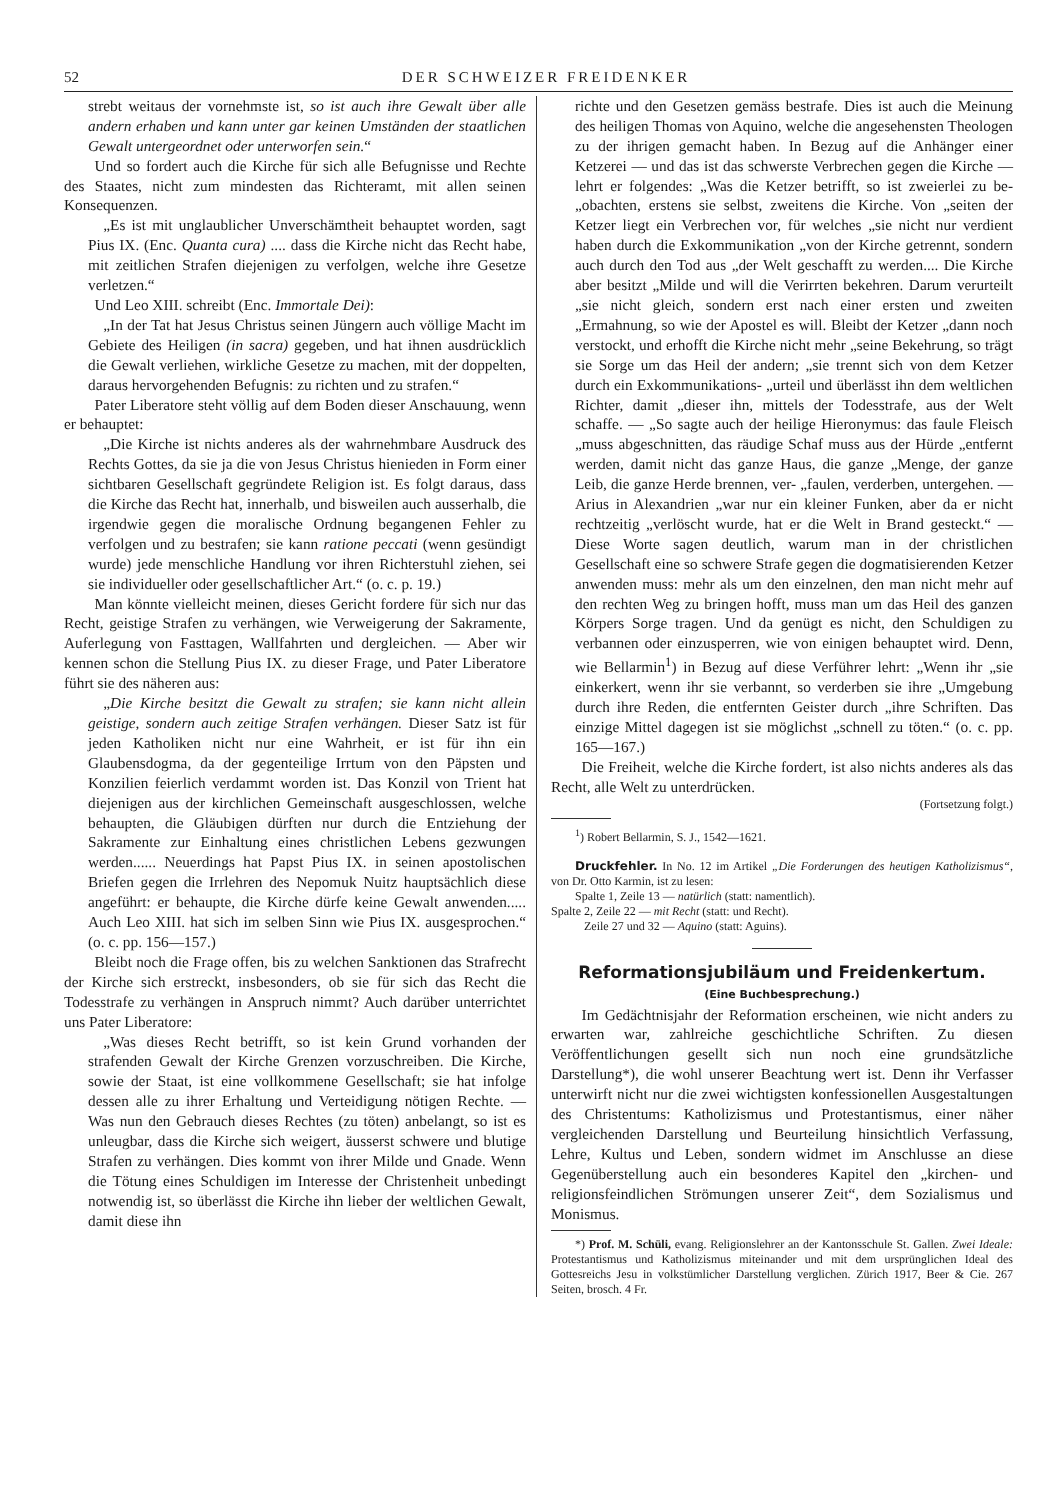52 DER SCHWEIZER FREIDENKER
strebt weitaus der vornehmste ist, so ist auch ihre Gewalt über alle andern erhaben und kann unter gar keinen Umständen der staatlichen Gewalt untergeordnet oder unterworfen sein.“
Und so fordert auch die Kirche für sich alle Befugnisse und Rechte des Staates, nicht zum mindesten das Richteramt, mit allen seinen Konsequenzen.
„Es ist mit unglaublicher Unverschämtheit behauptet worden, sagt Pius IX. (Enc. Quanta cura) .... dass die Kirche nicht das Recht habe, mit zeitlichen Strafen diejenigen zu verfolgen, welche ihre Gesetze verletzen.“
Und Leo XIII. schreibt (Enc. Immortale Dei):
„In der Tat hat Jesus Christus seinen Jüngern auch völlige Macht im Gebiete des Heiligen (in sacra) gegeben, und hat ihnen ausdrücklich die Gewalt verliehen, wirkliche Gesetze zu machen, mit der doppelten, daraus hervorgehenden Befugnis: zu richten und zu strafen.“
Pater Liberatore steht völlig auf dem Boden dieser Anschauung, wenn er behauptet:
„Die Kirche ist nichts anderes als der wahrnehmbare Ausdruck des Rechts Gottes, da sie ja die von Jesus Christus hienieden in Form einer sichtbaren Gesellschaft gegründete Religion ist. Es folgt daraus, dass die Kirche das Recht hat, innerhalb, und bisweilen auch ausserhalb, die irgendwie gegen die moralische Ordnung begangenen Fehler zu verfolgen und zu bestrafen; sie kann ratione peccati (wenn gesündigt wurde) jede menschliche Handlung vor ihren Richterstuhl ziehen, sei sie individueller oder gesellschaftlicher Art.“ (o. c. p. 19.)
Man könnte vielleicht meinen, dieses Gericht fordere für sich nur das Recht, geistige Strafen zu verhängen, wie Verweigerung der Sakramente, Auferlegung von Fasttagen, Wallfahrten und dergleichen. — Aber wir kennen schon die Stellung Pius IX. zu dieser Frage, und Pater Liberatore führt sie des näheren aus:
„Die Kirche besitzt die Gewalt zu strafen; sie kann nicht allein geistige, sondern auch zeitige Strafen verhängen. Dieser Satz ist für jeden Katholiken nicht nur eine Wahrheit, er ist für ihn ein Glaubensdogma, da der gegenteilige Irrtum von den Päpsten und Konzilien feierlich verdammt worden ist. Das Konzil von Trient hat diejenigen aus der kirchlichen Gemeinschaft ausgeschlossen, welche behaupten, die Gläubigen dürften nur durch die Entziehung der Sakramente zur Einhaltung eines christlichen Lebens gezwungen werden...... Neuerdings hat Papst Pius IX. in seinen apostolischen Briefen gegen die Irrlehren des Nepomuk Nuitz hauptsächlich diese angeführt: er behaupte, die Kirche dürfe keine Gewalt anwenden..... Auch Leo XIII. hat sich im selben Sinn wie Pius IX. ausgesprochen.“ (o. c. pp. 156—157.)
Bleibt noch die Frage offen, bis zu welchen Sanktionen das Strafrecht der Kirche sich erstreckt, insbesonders, ob sie für sich das Recht die Todesstrafe zu verhängen in Anspruch nimmt? Auch darüber unterrichtet uns Pater Liberatore:
„Was dieses Recht betrifft, so ist kein Grund vorhanden der strafenden Gewalt der Kirche Grenzen vorzuschreiben. Die Kirche, sowie der Staat, ist eine vollkommene Gesellschaft; sie hat infolge dessen alle zu ihrer Erhaltung und Verteidigung nötigen Rechte. — Was nun den Gebrauch dieses Rechtes (zu töten) anbelangt, so ist es unleugbar, dass die Kirche sich weigert, äusserst schwere und blutige Strafen zu verhängen. Dies kommt von ihrer Milde und Gnade. Wenn die Tötung eines Schuldigen im Interesse der Christenheit unbedingt notwendig ist, so überlässt die Kirche ihn lieber der weltlichen Gewalt, damit diese ihn
richte und den Gesetzen gemäss bestrafe. Dies ist auch die Meinung des heiligen Thomas von Aquino, welche die angesehensten Theologen zu der ihrigen gemacht haben. In Bezug auf die Anhänger einer Ketzerei — und das ist das schwerste Verbrechen gegen die Kirche — lehrt er folgendes: „Was die Ketzer betrifft, so ist zweierlei zu be- „obachten, erstens sie selbst, zweitens die Kirche. Von „seiten der Ketzer liegt ein Verbrechen vor, für welches „sie nicht nur verdient haben durch die Exkommunikation „von der Kirche getrennt, sondern auch durch den Tod aus „der Welt geschafft zu werden.... Die Kirche aber besitzt „Milde und will die Verirrten bekehren. Darum verurteilt „sie nicht gleich, sondern erst nach einer ersten und zweiten „Ermahnung, so wie der Apostel es will. Bleibt der Ketzer „dann noch verstockt, und erhofft die Kirche nicht mehr „seine Bekehrung, so trägt sie Sorge um das Heil der andern; „sie trennt sich von dem Ketzer durch ein Exkommunikations- „urteil und überlässt ihn dem weltlichen Richter, damit „dieser ihn, mittels der Todesstrafe, aus der Welt schaffe. — „So sagte auch der heilige Hieronymus: das faule Fleisch „muss abgeschnitten, das räudige Schaf muss aus der Hürde „entfernt werden, damit nicht das ganze Haus, die ganze „Menge, der ganze Leib, die ganze Herde brennen, ver- „faulen, verderben, untergehen. — Arius in Alexandrien „war nur ein kleiner Funken, aber da er nicht rechtzeitig „verlöscht wurde, hat er die Welt in Brand gesteckt.“ — Diese Worte sagen deutlich, warum man in der christlichen Gesellschaft eine so schwere Strafe gegen die dogmatisierenden Ketzer anwenden muss: mehr als um den einzelnen, den man nicht mehr auf den rechten Weg zu bringen hofft, muss man um das Heil des ganzen Körpers Sorge tragen. Und da genügt es nicht, den Schuldigen zu verbannen oder einzusperren, wie von einigen behauptet wird. Denn, wie Bellarmin<sup>1</sup>) in Bezug auf diese Verführer lehrt: „Wenn ihr „sie einkerkert, wenn ihr sie verbannt, so verderben sie ihre „Umgebung durch ihre Reden, die entfernten Geister durch „ihre Schriften. Das einzige Mittel dagegen ist sie möglichst „schnell zu töten.“ (o. c. pp. 165—167.)
Die Freiheit, welche die Kirche fordert, ist also nichts anderes als das Recht, alle Welt zu unterdrücken.
(Fortsetzung folgt.)
<sup>1</sup>) Robert Bellarmin, S. J., 1542—1621.
Druckfehler. In No. 12 im Artikel „Die Forderungen des heutigen Katholizismus“, von Dr. Otto Karmin, ist zu lesen:
Spalte 1, Zeile 13 — natürlich (statt: namentlich).
Spalte 2, Zeile 22 — mit Recht (statt: und Recht).
Zeile 27 und 32 — Aquino (statt: Aguins).
Reformationsjubiläum und Freidenkertum.
(Eine Buchbesprechung.)
Im Gedächtnisjahr der Reformation erscheinen, wie nicht anders zu erwarten war, zahlreiche geschichtliche Schriften. Zu diesen Veröffentlichungen gesellt sich nun noch eine grundsätzliche Darstellung*), die wohl unserer Beachtung wert ist. Denn ihr Verfasser unterwirft nicht nur die zwei wichtigsten konfessionellen Ausgestaltungen des Christentums: Katholizismus und Protestantismus, einer näher vergleichenden Darstellung und Beurteilung hinsichtlich Verfassung, Lehre, Kultus und Leben, sondern widmet im Anschlusse an diese Gegenüberstellung auch ein besonderes Kapitel den „kirchen- und religionsfeindlichen Strömungen unserer Zeit“, dem Sozialismus und Monismus.
*) Prof. M. Schüli, evang. Religionslehrer an der Kantonsschule St. Gallen. Zwei Ideale: Protestantismus und Katholizismus miteinander und mit dem ursprünglichen Ideal des Gottesreichs Jesu in volkstümlicher Darstellung verglichen. Zürich 1917, Beer & Cie. 267 Seiten, brosch. 4 Fr.